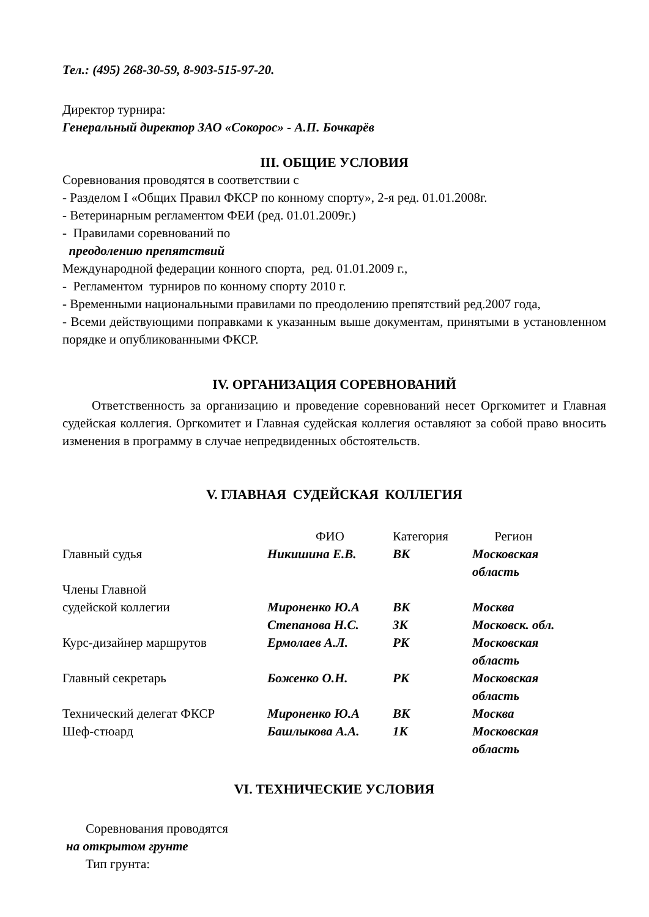Тел.: (495) 268-30-59, 8-903-515-97-20.
Директор турнира:
Генеральный директор ЗАО «Сокорос» - А.П. Бочкарёв
III. ОБЩИЕ УСЛОВИЯ
Соревнования проводятся в соответствии с
- Разделом I «Общих Правил ФКСР по конному спорту», 2-я ред. 01.01.2008г.
- Ветеринарным регламентом ФЕИ (ред. 01.01.2009г.)
- Правилами соревнований по
преодолению препятствий
Международной федерации конного спорта, ред. 01.01.2009 г.,
- Регламентом турниров по конному спорту 2010 г.
- Временными национальными правилами по преодолению препятствий ред.2007 года,
- Всеми действующими поправками к указанным выше документам, принятыми в установленном порядке и опубликованными ФКСР.
IV. ОРГАНИЗАЦИЯ СОРЕВНОВАНИЙ
Ответственность за организацию и проведение соревнований несет Оргкомитет и Главная судейская коллегия. Оргкомитет и Главная судейская коллегия оставляют за собой право вносить изменения в программу в случае непредвиденных обстоятельств.
V. ГЛАВНАЯ СУДЕЙСКАЯ КОЛЛЕГИЯ
| | ФИО | Категория | Регион |
| Главный судья | Никишина Е.В. | ВК | Московская область |
| Члены Главной судейской коллегии | Мироненко Ю.А | ВК | Москва |
| | Степанова Н.С. | 3К | Московск. обл. |
| Курс-дизайнер маршрутов | Ермолаев А.Л. | РК | Московская область |
| Главный секретарь | Боженко О.Н. | РК | Московская область |
| Технический делегат ФКСР | Мироненко Ю.А | ВК | Москва |
| Шеф-стюард | Башлыкова А.А. | 1К | Московская область |
VI. ТЕХНИЧЕСКИЕ УСЛОВИЯ
Соревнования проводятся
на открытом грунте
Тип грунта: